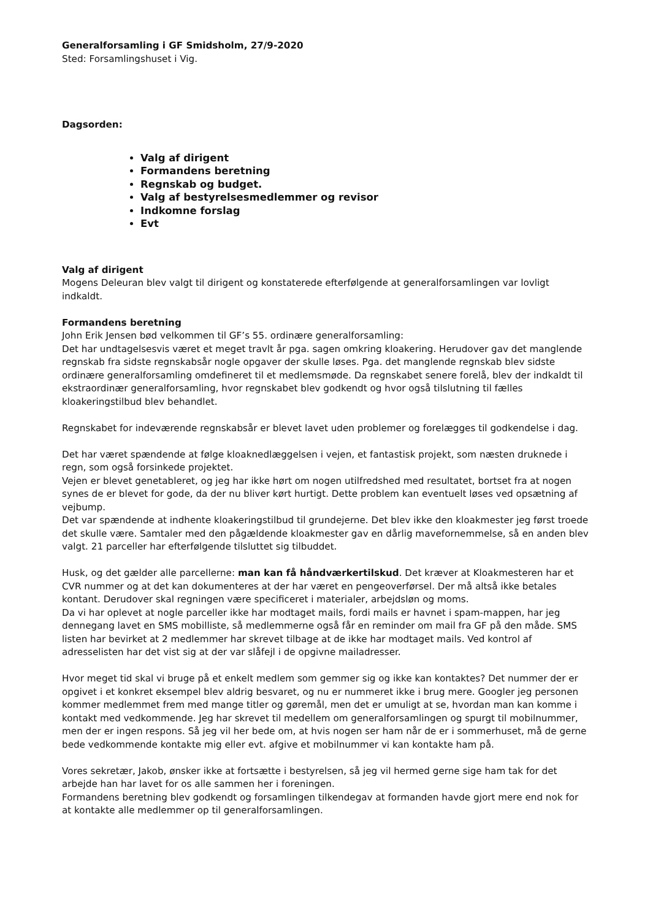Generalforsamling i GF Smidsholm, 27/9-2020
Sted: Forsamlingshuset i Vig.
Dagsorden:
Valg af dirigent
Formandens beretning
Regnskab og budget.
Valg af bestyrelsesmedlemmer og revisor
Indkomne forslag
Evt
Valg af dirigent
Mogens Deleuran blev valgt til dirigent og konstaterede efterfølgende at generalforsamlingen var lovligt indkaldt.
Formandens beretning
John Erik Jensen bød velkommen til GF’s 55. ordinære generalforsamling:
Det har undtagelsesvis været et meget travlt år pga. sagen omkring kloakering. Herudover gav det manglende regnskab fra sidste regnskabsår nogle opgaver der skulle løses. Pga. det manglende regnskab blev sidste ordinære generalforsamling omdefineret til et medlemsmøde. Da regnskabet senere forelå, blev der indkaldt til ekstraordinær generalforsamling, hvor regnskabet blev godkendt og hvor også tilslutning til fælles kloakeringstilbud blev behandlet.
Regnskabet for indeværende regnskabsår er blevet lavet uden problemer og forelægges til godkendelse i dag.
Det har været spændende at følge kloaknedlæggelsen i vejen, et fantastisk projekt, som næsten druknede i regn, som også forsinkede projektet.
Vejen er blevet genetableret, og jeg har ikke hørt om nogen utilfredshed med resultatet, bortset fra at nogen synes de er blevet for gode, da der nu bliver kørt hurtigt. Dette problem kan eventuelt løses ved opsætning af vejbump.
Det var spændende at indhente kloakeringstilbud til grundejerne. Det blev ikke den kloakmester jeg først troede det skulle være. Samtaler med den pågældende kloakmester gav en dårlig mavefornemmelse, så en anden blev valgt. 21 parceller har efterfølgende tilsluttet sig tilbuddet.
Husk, og det gælder alle parcellerne: man kan få håndværkertilskud. Det kræver at Kloakmesteren har et CVR nummer og at det kan dokumenteres at der har været en pengeoverførsel. Der må altså ikke betales kontant. Derudover skal regningen være specificeret i materialer, arbejdsløn og moms.
Da vi har oplevet at nogle parceller ikke har modtaget mails, fordi mails er havnet i spam-mappen, har jeg dennegang lavet en SMS mobilliste, så medlemmerne også får en reminder om mail fra GF på den måde. SMS listen har bevirket at 2 medlemmer har skrevet tilbage at de ikke har modtaget mails. Ved kontrol af adresselisten har det vist sig at der var slåfejl i de opgivne mailadresser.
Hvor meget tid skal vi bruge på et enkelt medlem som gemmer sig og ikke kan kontaktes? Det nummer der er opgivet i et konkret eksempel blev aldrig besvaret, og nu er nummeret ikke i brug mere. Googler jeg personen kommer medlemmet frem med mange titler og gøremål, men det er umuligt at se, hvordan man kan komme i kontakt med vedkommende. Jeg har skrevet til medellem om generalforsamlingen og spurgt til mobilnummer, men der er ingen respons. Så jeg vil her bede om, at hvis nogen ser ham når de er i sommerhuset, må de gerne bede vedkommende kontakte mig eller evt. afgive et mobilnummer vi kan kontakte ham på.
Vores sekretær, Jakob, ønsker ikke at fortsætte i bestyrelsen, så jeg vil hermed gerne sige ham tak for det arbejde han har lavet for os alle sammen her i foreningen.
Formandens beretning blev godkendt og forsamlingen tilkendegav at formanden havde gjort mere end nok for at kontakte alle medlemmer op til generalforsamlingen.